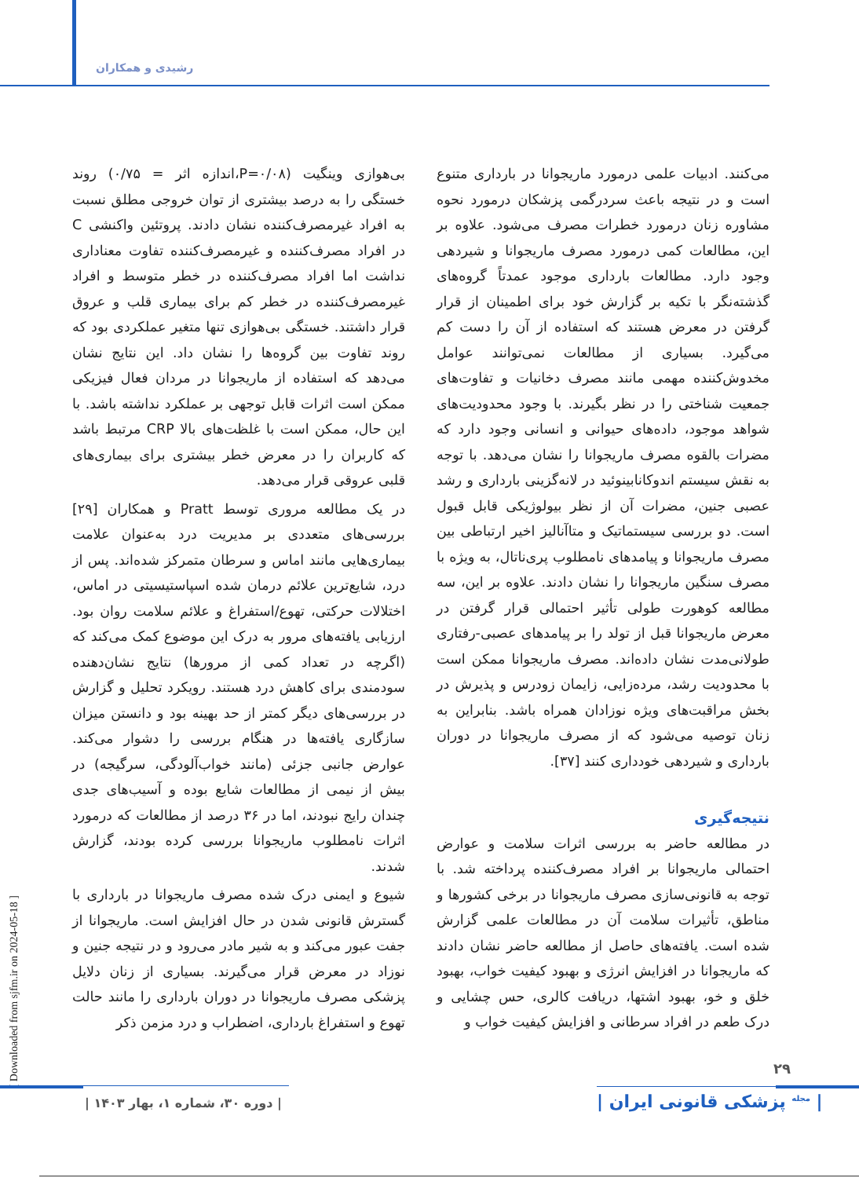رشیدی و همکاران
بی‌هوازی وینگیت (P=۰/۰۸،اندازه اثر = ۰/۷۵) روند خستگی را به درصد بیشتری از توان خروجی مطلق نسبت به افراد غیرمصرف‌کننده نشان دادند. پروتئین واکنشی C در افراد مصرف‌کننده و غیرمصرف‌کننده تفاوت معناداری نداشت اما افراد مصرف‌کننده در خطر متوسط و افراد غیرمصرف‌کننده در خطر کم برای بیماری قلب و عروق قرار داشتند. خستگی بی‌هوازی تنها متغیر عملکردی بود که روند تفاوت بین گروه‌ها را نشان داد. این نتایج نشان می‌دهد که استفاده از ماریجوانا در مردان فعال فیزیکی ممکن است اثرات قابل توجهی بر عملکرد نداشته باشد. با این حال، ممکن است با غلظت‌های بالا CRP مرتبط باشد که کاربران را در معرض خطر بیشتری برای بیماری‌های قلبی عروقی قرار می‌دهد.
در یک مطالعه مروری توسط Pratt و همکاران [۲۹] بررسی‌های متعددی بر مدیریت درد به‌عنوان علامت بیماری‌هایی مانند اماس و سرطان متمرکز شده‌اند. پس از درد، شایع‌ترین علائم درمان شده اسپاستیسیتی در اماس، اختلالات حرکتی، تهوع/استفراغ و علائم سلامت روان بود. ارزیابی یافته‌های مرور به درک این موضوع کمک می‌کند که (اگرچه در تعداد کمی از مرورها) نتایج نشان‌دهنده سودمندی برای کاهش درد هستند. رویکرد تحلیل و گزارش در بررسی‌های دیگر کمتر از حد بهینه بود و دانستن میزان سازگاری یافته‌ها در هنگام بررسی را دشوار می‌کند. عوارض جانبی جزئی (مانند خواب‌آلودگی، سرگیجه) در بیش از نیمی از مطالعات شایع بوده و آسیب‌های جدی چندان رایج نبودند، اما در ۳۶ درصد از مطالعات که درمورد اثرات نامطلوب ماریجوانا بررسی کرده بودند، گزارش شدند.
شیوع و ایمنی درک شده مصرف ماریجوانا در بارداری با گسترش قانونی شدن در حال افزایش است. ماریجوانا از جفت عبور می‌کند و به شیر مادر می‌رود و در نتیجه جنین و نوزاد در معرض قرار می‌گیرند. بسیاری از زنان دلایل پزشکی مصرف ماریجوانا در دوران بارداری را مانند حالت تهوع و استفراغ بارداری، اضطراب و درد مزمن ذکر
می‌کنند. ادبیات علمی درمورد ماریجوانا در بارداری متنوع است و در نتیجه باعث سردرگمی پزشکان درمورد نحوه مشاوره زنان درمورد خطرات مصرف می‌شود. علاوه بر این، مطالعات کمی درمورد مصرف ماریجوانا و شیردهی وجود دارد. مطالعات بارداری موجود عمدتاً گروه‌های گذشته‌نگر با تکیه بر گزارش خود برای اطمینان از قرار گرفتن در معرض هستند که استفاده از آن را دست کم می‌گیرد. بسیاری از مطالعات نمی‌توانند عوامل مخدوش‌کننده مهمی مانند مصرف دخانیات و تفاوت‌های جمعیت شناختی را در نظر بگیرند. با وجود محدودیت‌های شواهد موجود، داده‌های حیوانی و انسانی وجود دارد که مضرات بالقوه مصرف ماریجوانا را نشان می‌دهد. با توجه به نقش سیستم اندوکانابینوئید در لانه‌گزینی بارداری و رشد عصبی جنین، مضرات آن از نظر بیولوژیکی قابل قبول است. دو بررسی سیستماتیک و متاآنالیز اخیر ارتباطی بین مصرف ماریجوانا و پیامدهای نامطلوب پری‌ناتال، به ویژه با مصرف سنگین ماریجوانا را نشان دادند. علاوه بر این، سه مطالعه کوهورت طولی تأثیر احتمالی قرار گرفتن در معرض ماریجوانا قبل از تولد را بر پیامدهای عصبی-رفتاری طولانی‌مدت نشان داده‌اند. مصرف ماریجوانا ممکن است با محدودیت رشد، مرده‌زایی، زایمان زودرس و پذیرش در بخش مراقبت‌های ویژه نوزادان همراه باشد. بنابراین به زنان توصیه می‌شود که از مصرف ماریجوانا در دوران بارداری و شیردهی خودداری کنند [۳۷].
نتیجه‌گیری
در مطالعه حاضر به بررسی اثرات سلامت و عوارض احتمالی ماریجوانا بر افراد مصرف‌کننده پرداخته شد. با توجه به قانونی‌سازی مصرف ماریجوانا در برخی کشورها و مناطق، تأثیرات سلامت آن در مطالعات علمی گزارش شده است. یافته‌های حاصل از مطالعه حاضر نشان دادند که ماریجوانا در افزایش انرژی و بهبود کیفیت خواب، بهبود خلق و خو، بهبود اشتها، دریافت کالری، حس چشایی و درک طعم در افراد سرطانی و افزایش کیفیت خواب و
[ Downloaded from sjfm.ir on 2024-05-18 ]
۲۹
| دوره ۳۰، شماره ۱، بهار ۱۴۰۳ |
| <sup>مجله</sup> پزشکی قانونی ایران |